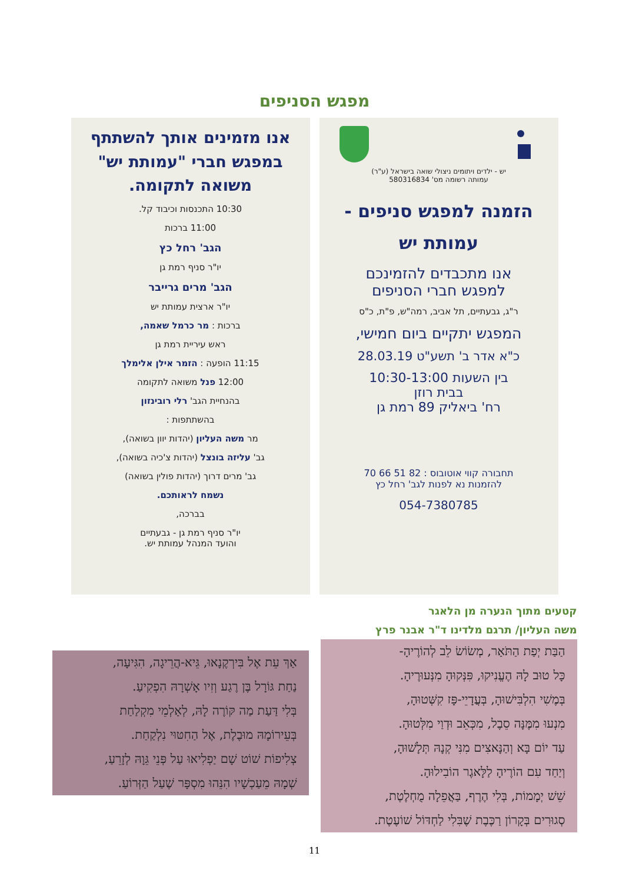מפגש הסניפים
יש - ילדים ויתומים ניצולי שואה בישראל (ע"ר)
עמותה רשומה מס' 580316834
הזמנה למפגש סניפים -
עמותת יש
אנו מתכבדים להזמינכם
למפגש חברי הסניפים
ר"ג, גבעתיים, תל אביב, רמה"ש, פ"ת, כ"ס
המפגש יתקיים ביום חמישי,
כ"א אדר ב' תשע"ט 28.03.19
בין השעות 10:30-13:00
בבית רוזן
רח' ביאליק 89 רמת גן
תחבורה קווי אוטובוס : 82 51 66 70
להזמנות נא לפנות לגב' רחל כץ
054-7380785
אנו מזמינים אותך להשתתף במפגש חברי "עמותת יש" משואה לתקומה.
10:30 התכנסות וכיבוד קל.
11:00 ברכות
הגב' רחל כץ
יו"ר סניף רמת גן
הגב' מרים גרייבר
יו"ר ארצית עמותת יש
ברכות : מר כרמל שאמה,
ראש עיריית רמת גן
11:15 הופעה : הזמר אילן אלימלך
12:00 פנל משואה לתקומה
בהנחיית הגב' רלי רובינזון
בהשתתפות :
מר משה העליון (יהדות יוון בשואה),
גב' עליזה בונצל (יהדות צ'כיה בשואה),
גב' מרים דרוך (יהדות פולין בשואה)
נשמח לראותכם.
בברכה,
יו"ר סניף רמת גן - גבעתיים
והועד המנהל עמותת יש.
קטעים מתוך הנערה מן הלאגר
משה העליון/ תרגם מלדינו ד"ר אבנר פרץ
הַבַּת יְפַת הַתֹּאַר, מְשׂוֹשׂ לֵב לְהוֹרֶיהָ-
כָּל טוּב לָהּ הֶעֱנִיקוּ, פִּנְּקוּהָ מִנְּעוּרֶיהָ.
בְּמֶשִׁי הִלְבִּישׁוּהָ, בְּעֲדָיֵי-פָּז קִשְּׁטוּהָ,
מִנְעוּ מִמֶּנָּה סֵבֶל, מִכְּאֵב וּדְוַי מִלְּטוּהָ.
עַד יוֹם בָּא וְהַנָּאצִים מִנִּי קְנָהּ תְּלָשׁוּהָ,
וְיַחַד עִם הוֹרֶיהָ לַלָּאגֶר הוֹבִילוּהָ.
שֵׁשׁ יְמָמוֹת, בְּלִי הֶרֶף, בַּאֲפֵלָה מֻחְלֶטֶת,
סְגוּרִים בְּקָרוֹן רַכֶּבֶת שֶׁבִּלִי לַחְדּוֹל שׁוֹעֶטֶת.
אַךְ עֵת אֶל בִּירְקֶנָאוּ, גֵּיא-הֲרֵיגָה, הִגִּיעָה,
נַחַת גּוֹרָל בֶּן רֶגַע וְזִיו אָשְׁרָהּ הִפְקִיעַ.
בְּלִי דַּעַת מַה קּוֹרֶה לָהּ, לְאַלְמֵי מִקְלַחַת
בְּעֵירוֹמָהּ מוּבֶלֶת, אֶל הַחִטּוּי נִלְקַחַת.
צְלִיפוֹת שׁוֹט שָׁם יַפְלִיאוּ עַל פְּנֵי גֵּוָהּ לְזָרֵעַ,
שְׁמָהּ מֵעַכְשָׁיו הִנֵּהוּ מִסְפָּר שֶׁעַל הַזְּרוֹעַ.
11